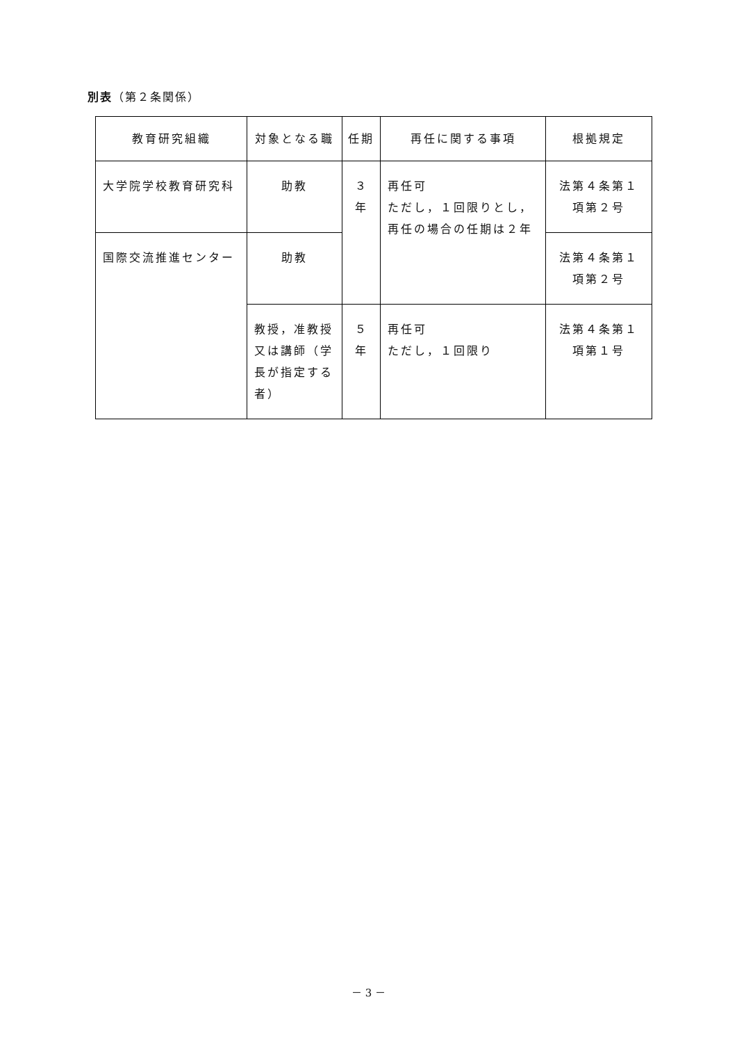別表（第２条関係）
| 教育研究組織 | 対象となる職 | 任期 | 再任に関する事項 | 根拠規定 |
| --- | --- | --- | --- | --- |
| 大学院学校教育研究科 | 助教 | ３年 | 再任可 ただし，１回限りとし，再任の場合の任期は２年 | 法第４条第１項第２号 |
| 国際交流推進センター | 助教 | | | 法第４条第１項第２号 |
| | 教授，准教授又は講師（学長が指定する者） | ５年 | 再任可 ただし，１回限り | 法第４条第１項第１号 |
－ 3 －